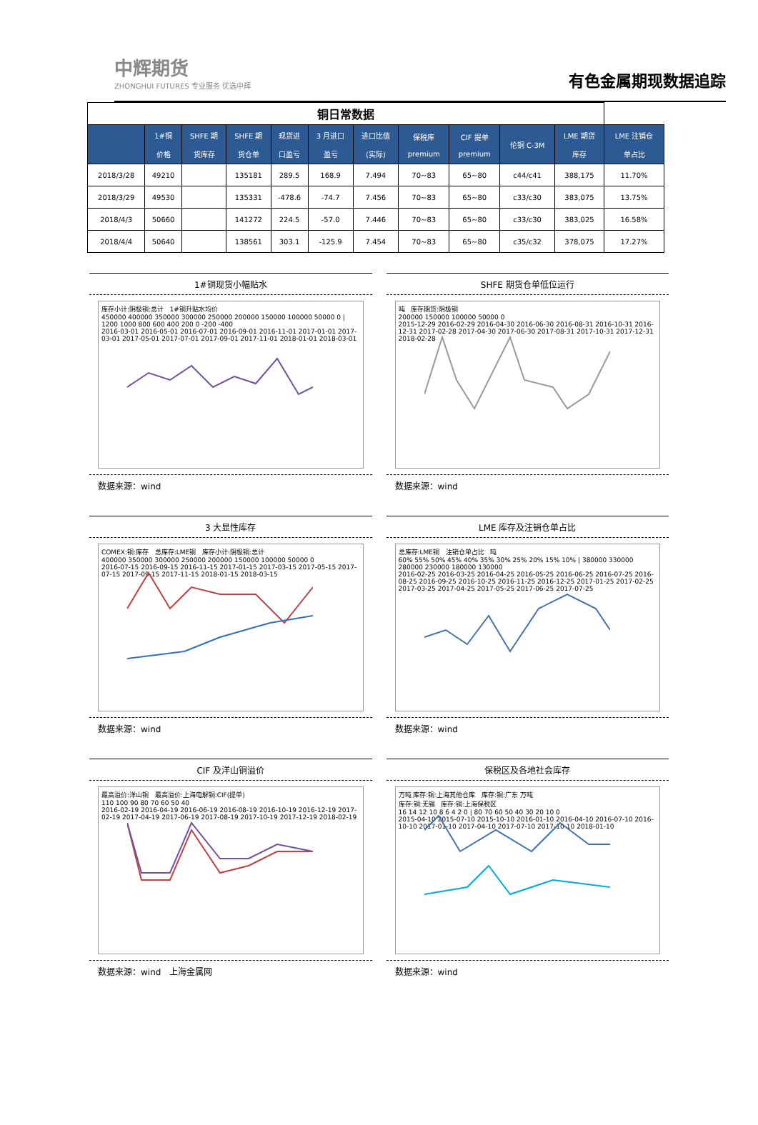中辉期货
ZHONGHUI FUTURES 专业服务 优选中辉
有色金属期现数据追踪
| 铜日常数据 | | | | | | | | | | | |
| | 1#铜 价格 | SHFE 期 货库存 | SHFE 期 货仓单 | 现货进 口盈亏 | 3 月进口 盈亏 | 进口比值 (实际) | 保税库 premium | CIF 提单 premium | 伦铜 C-3M | LME 期货 库存 | LME 注销仓 单占比 |
| 2018/3/28 | 49210 | | 135181 | 289.5 | 168.9 | 7.494 | 70~83 | 65~80 | c44/c41 | 388,175 | 11.70% |
| 2018/3/29 | 49530 | | 135331 | -478.6 | -74.7 | 7.456 | 70~83 | 65~80 | c33/c30 | 383,075 | 13.75% |
| 2018/4/3 | 50660 | | 141272 | 224.5 | -57.0 | 7.446 | 70~83 | 65~80 | c33/c30 | 383,025 | 16.58% |
| 2018/4/4 | 50640 | | 138561 | 303.1 | -125.9 | 7.454 | 70~83 | 65~80 | c35/c32 | 378,075 | 17.27% |
1#铜现货小幅贴水
库存小计:阴极铜:总计 1#铜升贴水均价
450000 400000 350000 300000 250000 200000 150000 100000 50000 0 | 1200 1000 800 600 400 200 0 -200 -400
2016-03-01 2016-05-01 2016-07-01 2016-09-01 2016-11-01 2017-01-01 2017-03-01 2017-05-01 2017-07-01 2017-09-01 2017-11-01 2018-01-01 2018-03-01
数据来源：wind
SHFE 期货仓单低位运行
吨 库存期货:阴极铜
200000 150000 100000 50000 0
2015-12-29 2016-02-29 2016-04-30 2016-06-30 2016-08-31 2016-10-31 2016-12-31 2017-02-28 2017-04-30 2017-06-30 2017-08-31 2017-10-31 2017-12-31 2018-02-28
数据来源：wind
3 大显性库存
COMEX:铜:库存 总库存:LME铜 库存小计:阴极铜:总计
400000 350000 300000 250000 200000 150000 100000 50000 0
2016-07-15 2016-09-15 2016-11-15 2017-01-15 2017-03-15 2017-05-15 2017-07-15 2017-09-15 2017-11-15 2018-01-15 2018-03-15
数据来源：wind
LME 库存及注销仓单占比
总库存:LME铜 注销仓单占比 吨
60% 55% 50% 45% 40% 35% 30% 25% 20% 15% 10% | 380000 330000 280000 230000 180000 130000
2016-02-25 2016-03-25 2016-04-25 2016-05-25 2016-06-25 2016-07-25 2016-08-25 2016-09-25 2016-10-25 2016-11-25 2016-12-25 2017-01-25 2017-02-25 2017-03-25 2017-04-25 2017-05-25 2017-06-25 2017-07-25
数据来源：wind
CIF 及洋山铜溢价
最高溢价:洋山铜 最高溢价:上海电解铜:CIF(提单)
110 100 90 80 70 60 50 40
2016-02-19 2016-04-19 2016-06-19 2016-08-19 2016-10-19 2016-12-19 2017-02-19 2017-04-19 2017-06-19 2017-08-19 2017-10-19 2017-12-19 2018-02-19
数据来源：wind　上海金属网
保税区及各地社会库存
万吨 库存:铜:上海其他仓库 库存:铜:广东 万吨
库存:铜:无锡 库存:铜:上海保税区
16 14 12 10 8 6 4 2 0 | 80 70 60 50 40 30 20 10 0
2015-04-10 2015-07-10 2015-10-10 2016-01-10 2016-04-10 2016-07-10 2016-10-10 2017-01-10 2017-04-10 2017-07-10 2017-10-10 2018-01-10
数据来源：wind